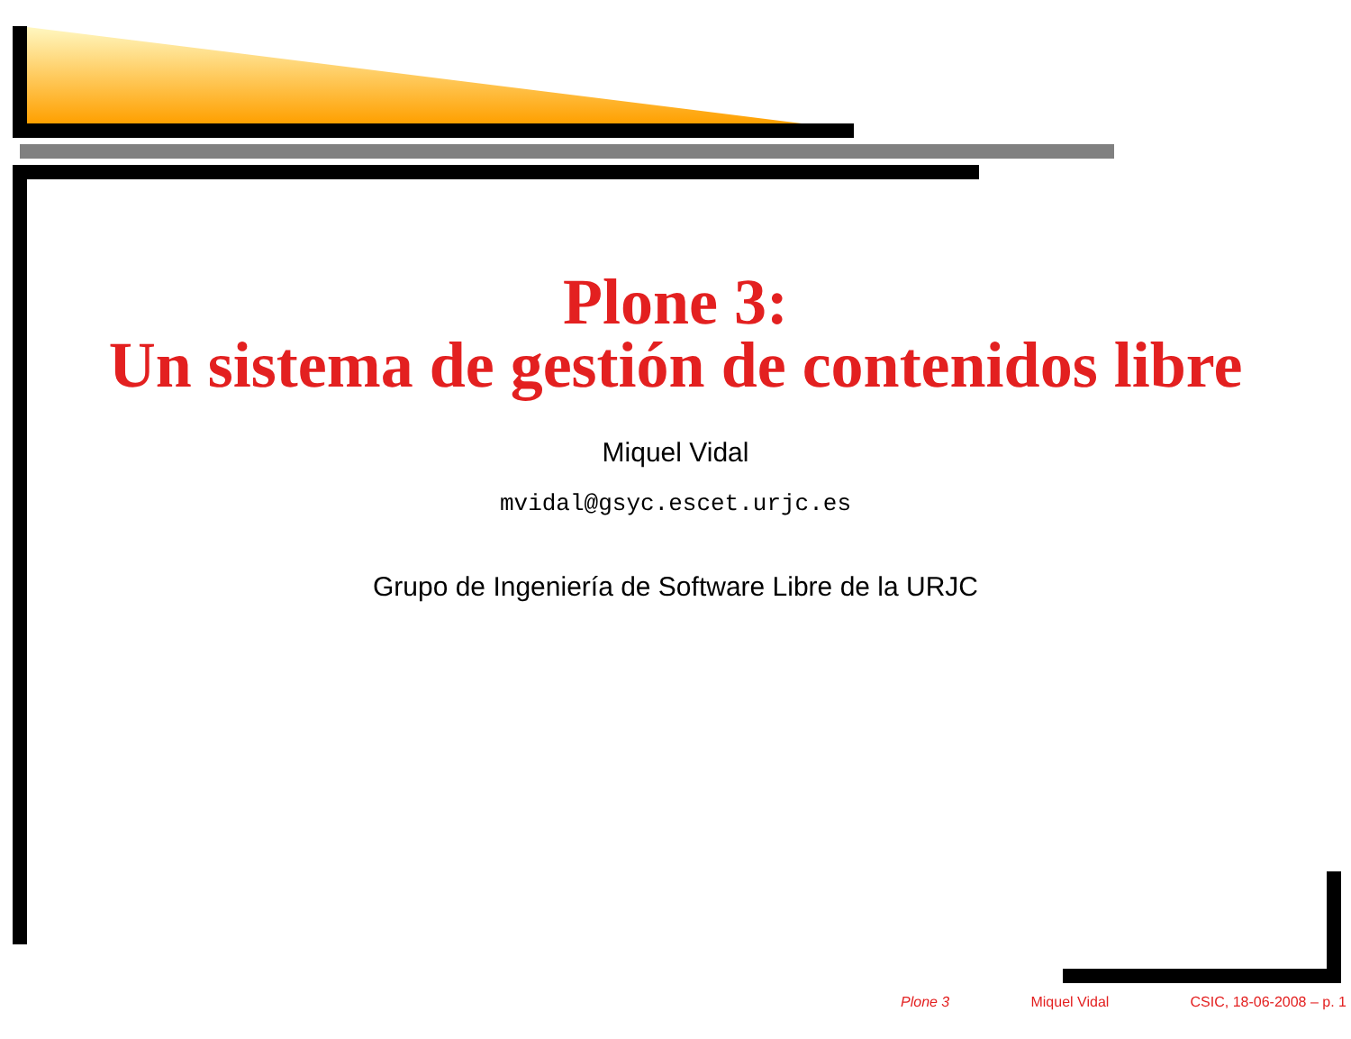Plone 3:
Un sistema de gestión de contenidos libre
Miquel Vidal
mvidal@gsyc.escet.urjc.es
Grupo de Ingeniería de Software Libre de la URJC
Plone 3 Miquel Vidal CSIC, 18-06-2008 – p. 1